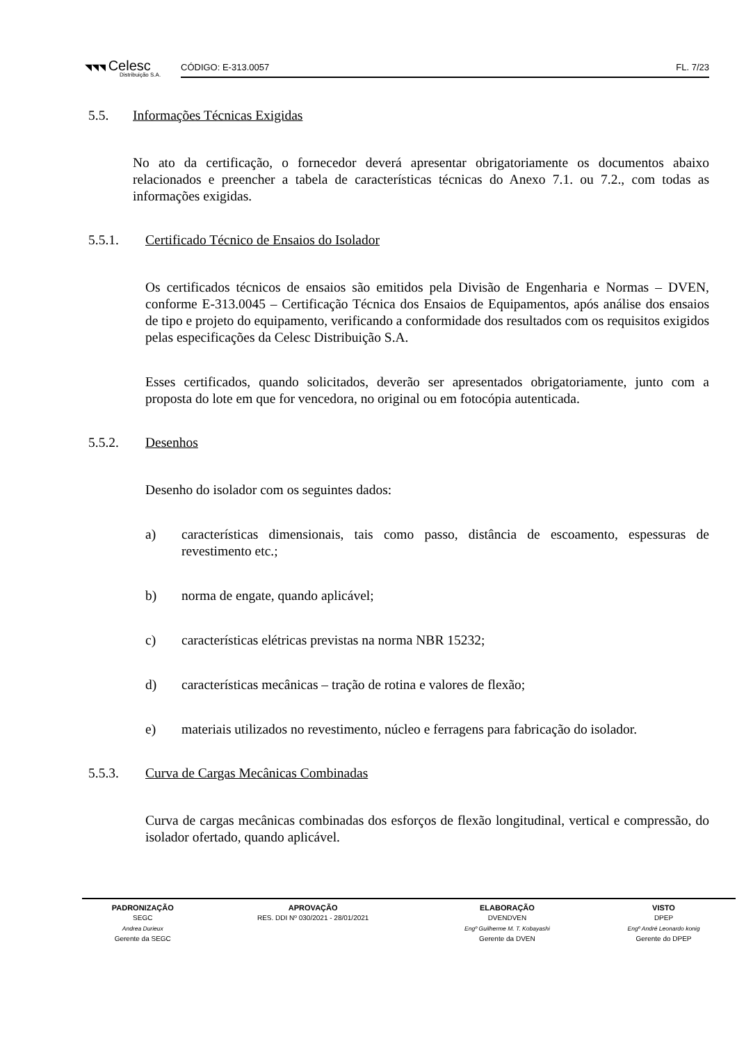◥◥◥ Celesc
Distribuição S.A.
CÓDIGO: E-313.0057 FL. 7/23
5.5. Informações Técnicas Exigidas
No ato da certificação, o fornecedor deverá apresentar obrigatoriamente os documentos abaixo relacionados e preencher a tabela de características técnicas do Anexo 7.1. ou 7.2., com todas as informações exigidas.
5.5.1. Certificado Técnico de Ensaios do Isolador
Os certificados técnicos de ensaios são emitidos pela Divisão de Engenharia e Normas – DVEN, conforme E-313.0045 – Certificação Técnica dos Ensaios de Equipamentos, após análise dos ensaios de tipo e projeto do equipamento, verificando a conformidade dos resultados com os requisitos exigidos pelas especificações da Celesc Distribuição S.A.
Esses certificados, quando solicitados, deverão ser apresentados obrigatoriamente, junto com a proposta do lote em que for vencedora, no original ou em fotocópia autenticada.
5.5.2. Desenhos
Desenho do isolador com os seguintes dados:
a) características dimensionais, tais como passo, distância de escoamento, espessuras de revestimento etc.;
b) norma de engate, quando aplicável;
c) características elétricas previstas na norma NBR 15232;
d) características mecânicas – tração de rotina e valores de flexão;
e) materiais utilizados no revestimento, núcleo e ferragens para fabricação do isolador.
5.5.3. Curva de Cargas Mecânicas Combinadas
Curva de cargas mecânicas combinadas dos esforços de flexão longitudinal, vertical e compressão, do isolador ofertado, quando aplicável.
| PADRONIZAÇÃO | APROVAÇÃO | ELABORAÇÃO | VISTO |
| --- | --- | --- | --- |
| SEGC | RES. DDI Nº 030/2021 - 28/01/2021 | DVENDVEN | DPEP |
| Andrea Durieux | | Engº Guilherme M. T. Kobayashi | Engº André Leonardo konig |
| Gerente da SEGC | | Gerente da DVEN | Gerente do DPEP |